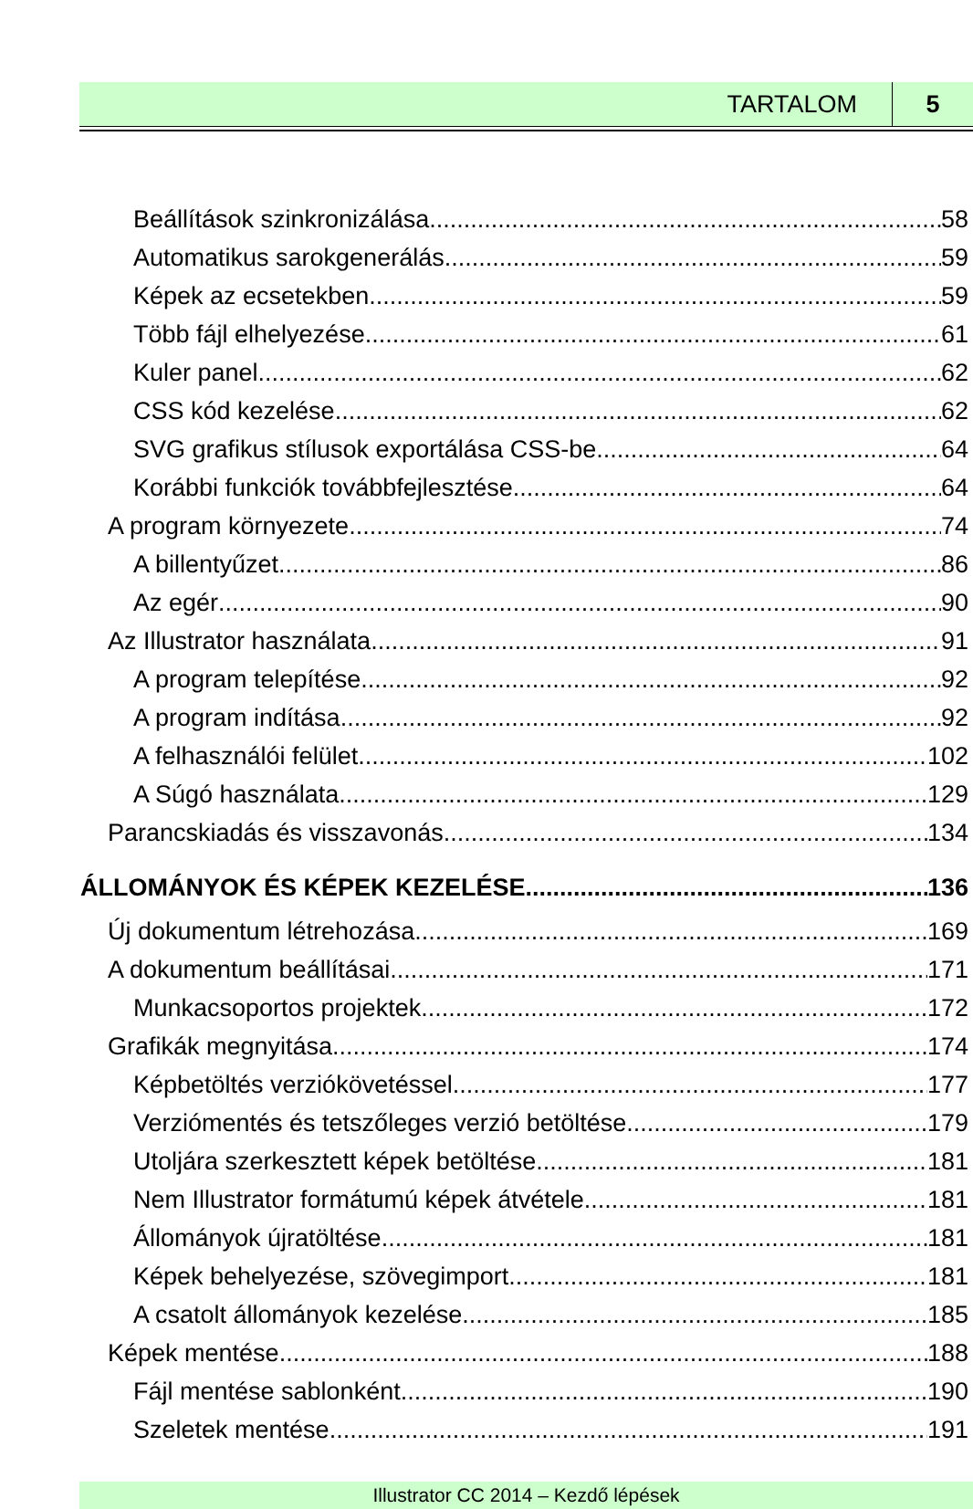TARTALOM 5
Beállítások szinkronizálása 58
Automatikus sarokgenerálás 59
Képek az ecsetekben 59
Több fájl elhelyezése 61
Kuler panel 62
CSS kód kezelése 62
SVG grafikus stílusok exportálása CSS-be 64
Korábbi funkciók továbbfejlesztése 64
A program környezete 74
A billentyűzet 86
Az egér 90
Az Illustrator használata 91
A program telepítése 92
A program indítása 92
A felhasználói felület 102
A Súgó használata 129
Parancskiadás és visszavonás 134
ÁLLOMÁNYOK ÉS KÉPEK KEZELÉSE 136
Új dokumentum létrehozása 169
A dokumentum beállításai 171
Munkacsoportos projektek 172
Grafikák megnyitása 174
Képbetöltés verziókövetéssel 177
Verziómentés és tetszőleges verzió betöltése 179
Utoljára szerkesztett képek betöltése 181
Nem Illustrator formátumú képek átvétele 181
Állományok újratöltése 181
Képek behelyezése, szövegimport 181
A csatolt állományok kezelése 185
Képek mentése 188
Fájl mentése sablonként 190
Szeletek mentése 191
Illustrator CC 2014 – Kezdő lépések